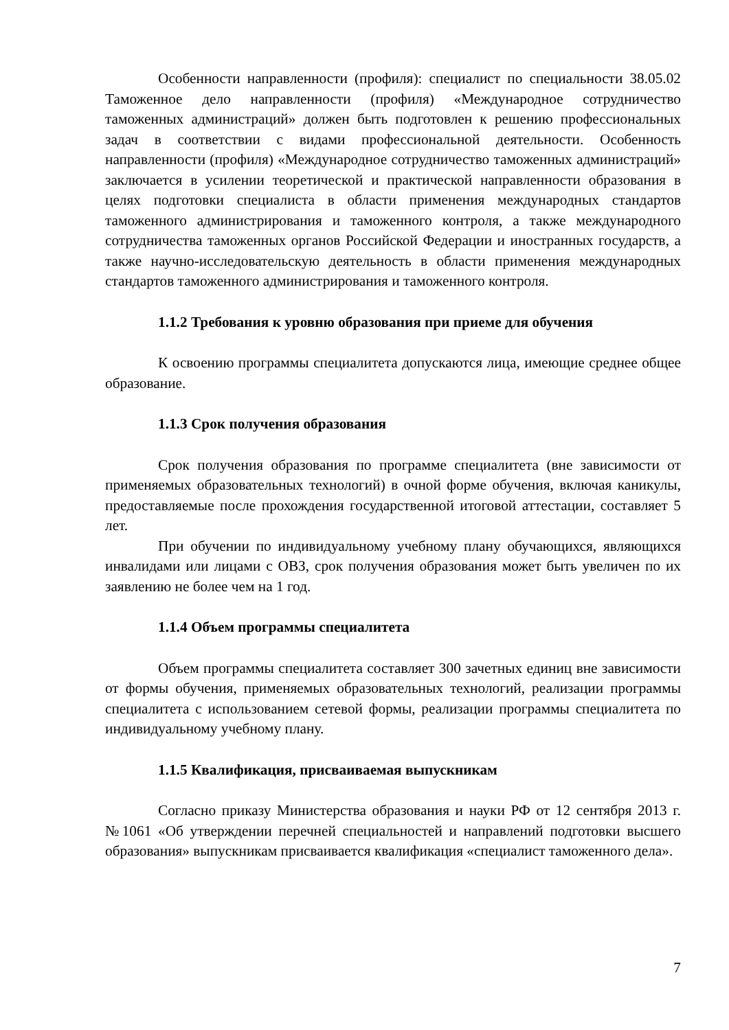Особенности направленности (профиля): специалист по специальности 38.05.02 Таможенное дело направленности (профиля) «Международное сотрудничество таможенных администраций» должен быть подготовлен к решению профессиональных задач в соответствии с видами профессиональной деятельности. Особенность направленности (профиля) «Международное сотрудничество таможенных администраций» заключается в усилении теоретической и практической направленности образования в целях подготовки специалиста в области применения международных стандартов таможенного администрирования и таможенного контроля, а также международного сотрудничества таможенных органов Российской Федерации и иностранных государств, а также научно-исследовательскую деятельность в области применения международных стандартов таможенного администрирования и таможенного контроля.
1.1.2 Требования к уровню образования при приеме для обучения
К освоению программы специалитета допускаются лица, имеющие среднее общее образование.
1.1.3 Срок получения образования
Срок получения образования по программе специалитета (вне зависимости от применяемых образовательных технологий) в очной форме обучения, включая каникулы, предоставляемые после прохождения государственной итоговой аттестации, составляет 5 лет.
При обучении по индивидуальному учебному плану обучающихся, являющихся инвалидами или лицами с ОВЗ, срок получения образования может быть увеличен по их заявлению не более чем на 1 год.
1.1.4 Объем программы специалитета
Объем программы специалитета составляет 300 зачетных единиц вне зависимости от формы обучения, применяемых образовательных технологий, реализации программы специалитета с использованием сетевой формы, реализации программы специалитета по индивидуальному учебному плану.
1.1.5 Квалификация, присваиваемая выпускникам
Согласно приказу Министерства образования и науки РФ от 12 сентября 2013 г. №1061 «Об утверждении перечней специальностей и направлений подготовки высшего образования» выпускникам присваивается квалификация «специалист таможенного дела».
7